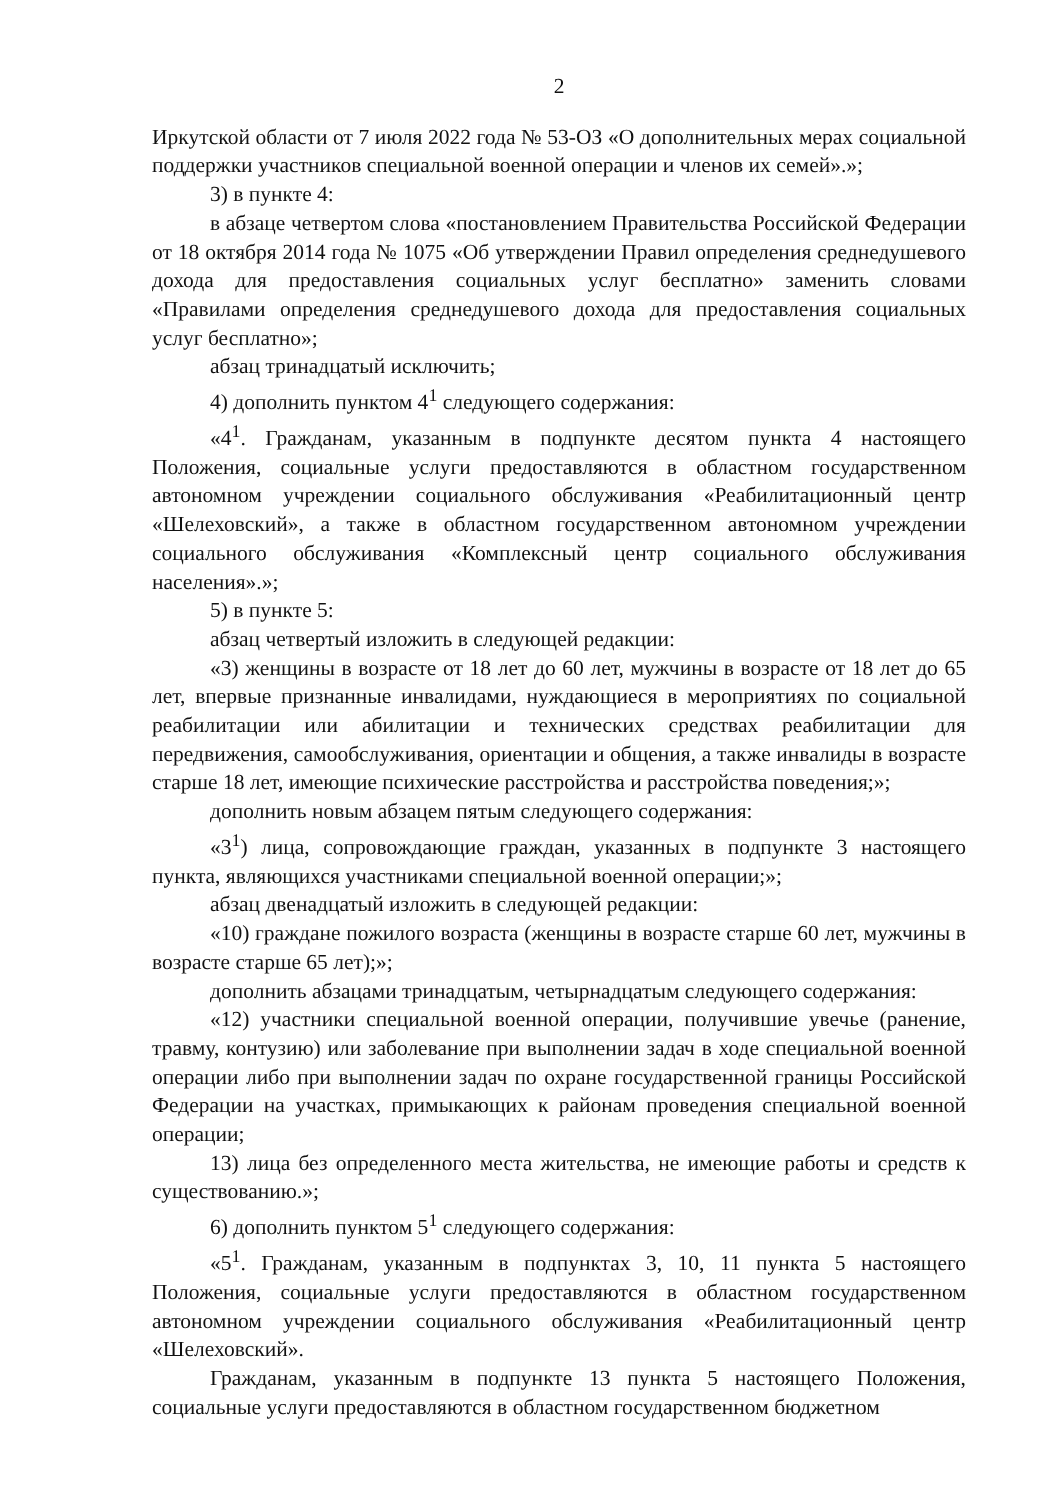2
Иркутской области от 7 июля 2022 года № 53-ОЗ «О дополнительных мерах социальной поддержки участников специальной военной операции и членов их семей».»;
3) в пункте 4:
в абзаце четвертом слова «постановлением Правительства Российской Федерации от 18 октября 2014 года № 1075 «Об утверждении Правил определения среднедушевого дохода для предоставления социальных услуг бесплатно» заменить словами «Правилами определения среднедушевого дохода для предоставления социальных услуг бесплатно»;
абзац тринадцатый исключить;
4) дополнить пунктом 4<sup>1</sup> следующего содержания:
«4<sup>1</sup>. Гражданам, указанным в подпункте десятом пункта 4 настоящего Положения, социальные услуги предоставляются в областном государственном автономном учреждении социального обслуживания «Реабилитационный центр «Шелеховский», а также в областном государственном автономном учреждении социального обслуживания «Комплексный центр социального обслуживания населения».»;
5) в пункте 5:
абзац четвертый изложить в следующей редакции:
«3) женщины в возрасте от 18 лет до 60 лет, мужчины в возрасте от 18 лет до 65 лет, впервые признанные инвалидами, нуждающиеся в мероприятиях по социальной реабилитации или абилитации и технических средствах реабилитации для передвижения, самообслуживания, ориентации и общения, а также инвалиды в возрасте старше 18 лет, имеющие психические расстройства и расстройства поведения;»;
дополнить новым абзацем пятым следующего содержания:
«3<sup>1</sup>) лица, сопровождающие граждан, указанных в подпункте 3 настоящего пункта, являющихся участниками специальной военной операции;»;
абзац двенадцатый изложить в следующей редакции:
«10) граждане пожилого возраста (женщины в возрасте старше 60 лет, мужчины в возрасте старше 65 лет);»;
дополнить абзацами тринадцатым, четырнадцатым следующего содержания:
«12) участники специальной военной операции, получившие увечье (ранение, травму, контузию) или заболевание при выполнении задач в ходе специальной военной операции либо при выполнении задач по охране государственной границы Российской Федерации на участках, примыкающих к районам проведения специальной военной операции;
13) лица без определенного места жительства, не имеющие работы и средств к существованию.»;
6) дополнить пунктом 5<sup>1</sup> следующего содержания:
«5<sup>1</sup>. Гражданам, указанным в подпунктах 3, 10, 11 пункта 5 настоящего Положения, социальные услуги предоставляются в областном государственном автономном учреждении социального обслуживания «Реабилитационный центр «Шелеховский».
Гражданам, указанным в подпункте 13 пункта 5 настоящего Положения, социальные услуги предоставляются в областном государственном бюджетном